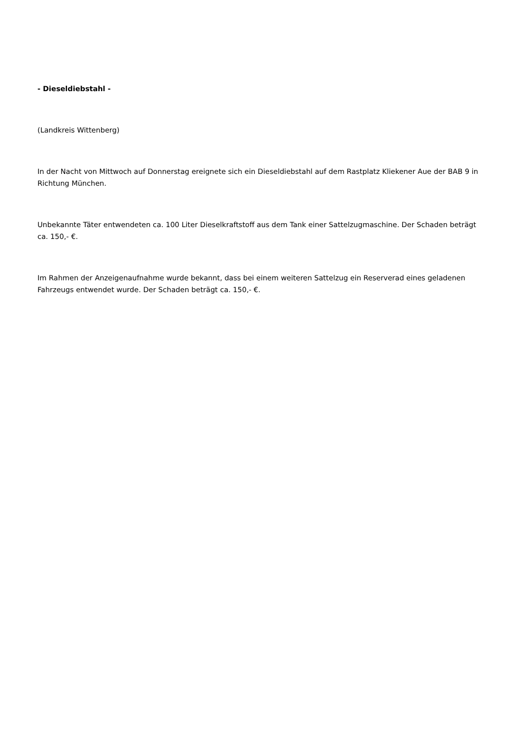- Dieseldiebstahl -
(Landkreis Wittenberg)
In der Nacht von Mittwoch auf Donnerstag ereignete sich ein Dieseldiebstahl auf dem Rastplatz Kliekener Aue der BAB 9 in Richtung München.
Unbekannte Täter entwendeten ca. 100 Liter Dieselkraftstoff aus dem Tank einer Sattelzugmaschine. Der Schaden beträgt ca. 150,- €.
Im Rahmen der Anzeigenaufnahme wurde bekannt, dass bei einem weiteren Sattelzug ein Reserverad eines geladenen Fahrzeugs entwendet wurde. Der Schaden beträgt ca. 150,- €.